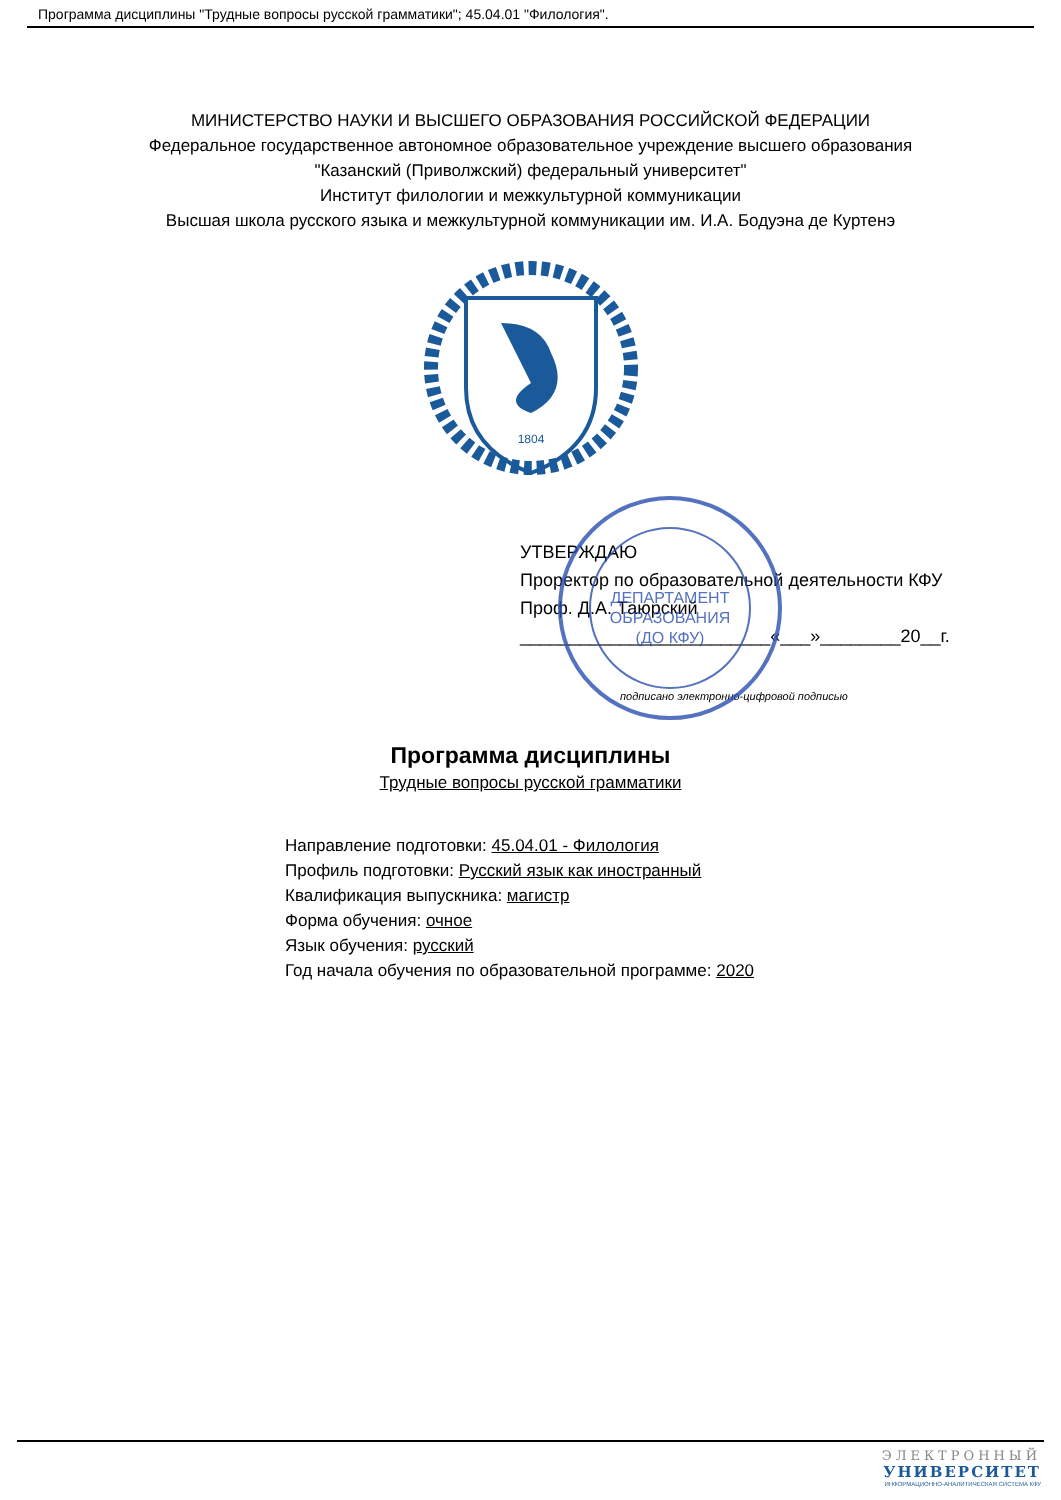Программа дисциплины "Трудные вопросы русской грамматики"; 45.04.01 "Филология".
МИНИСТЕРСТВО НАУКИ И ВЫСШЕГО ОБРАЗОВАНИЯ РОССИЙСКОЙ ФЕДЕРАЦИИ
Федеральное государственное автономное образовательное учреждение высшего образования
"Казанский (Приволжский) федеральный университет"
Институт филологии и межкультурной коммуникации
Высшая школа русского языка и межкультурной коммуникации им. И.А. Бодуэна де Куртенэ
1804
ДЕПАРТАМЕНТ
ОБРАЗОВАНИЯ
(ДО КФУ)
УТВЕРЖДАЮ
Проректор по образовательной деятельности КФУ
Проф. Д.А. Таюрский
_________________________«___»________20__г.
подписано электронно-цифровой подписью
Программа дисциплины
Трудные вопросы русской грамматики
Направление подготовки: 45.04.01 - Филология
Профиль подготовки: Русский язык как иностранный
Квалификация выпускника: магистр
Форма обучения: очное
Язык обучения: русский
Год начала обучения по образовательной программе: 2020
ЭЛЕКТРОННЫЙ
УНИВЕРСИТЕТ
ИНФОРМАЦИОННО-АНАЛИТИЧЕСКАЯ СИСТЕМА КФУ